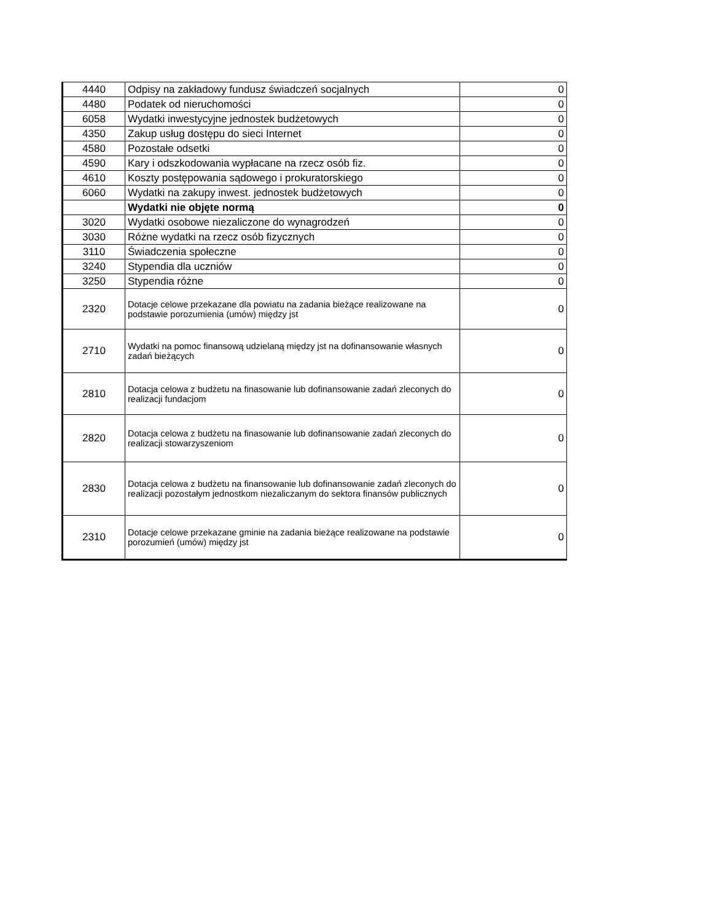| 4440 | Odpisy na zakładowy fundusz świadczeń socjalnych | 0 |
| 4480 | Podatek od nieruchomości | 0 |
| 6058 | Wydatki inwestycyjne jednostek budżetowych | 0 |
| 4350 | Zakup usług dostępu do sieci Internet | 0 |
| 4580 | Pozostałe odsetki | 0 |
| 4590 | Kary i odszkodowania wypłacane na rzecz osób fiz. | 0 |
| 4610 | Koszty postępowania sądowego i prokuratorskiego | 0 |
| 6060 | Wydatki na zakupy inwest. jednostek budżetowych | 0 |
| | Wydatki nie objęte normą | 0 |
| 3020 | Wydatki osobowe niezaliczone do wynagrodzeń | 0 |
| 3030 | Różne wydatki na rzecz osób fizycznych | 0 |
| 3110 | Świadczenia społeczne | 0 |
| 3240 | Stypendia dla uczniów | 0 |
| 3250 | Stypendia różne | 0 |
| 2320 | Dotacje celowe przekazane dla powiatu na zadania bieżące realizowane na podstawie porozumienia (umów) między jst | 0 |
| 2710 | Wydatki na pomoc finansową udzielaną między jst na dofinansowanie własnych zadań bieżących | 0 |
| 2810 | Dotacja celowa z budżetu na finasowanie lub dofinansowanie zadań zleconych do realizacji fundacjom | 0 |
| 2820 | Dotacja celowa z budżetu na finasowanie lub dofinansowanie zadań zleconych do realizacji stowarzyszeniom | 0 |
| 2830 | Dotacja celowa z budżetu na finansowanie lub dofinansowanie zadań zleconych do realizacji pozostałym jednostkom niezaliczanym do sektora finansów publicznych | 0 |
| 2310 | Dotacje celowe przekazane gminie na zadania bieżące realizowane na podstawie porozumień (umów) między jst | 0 |